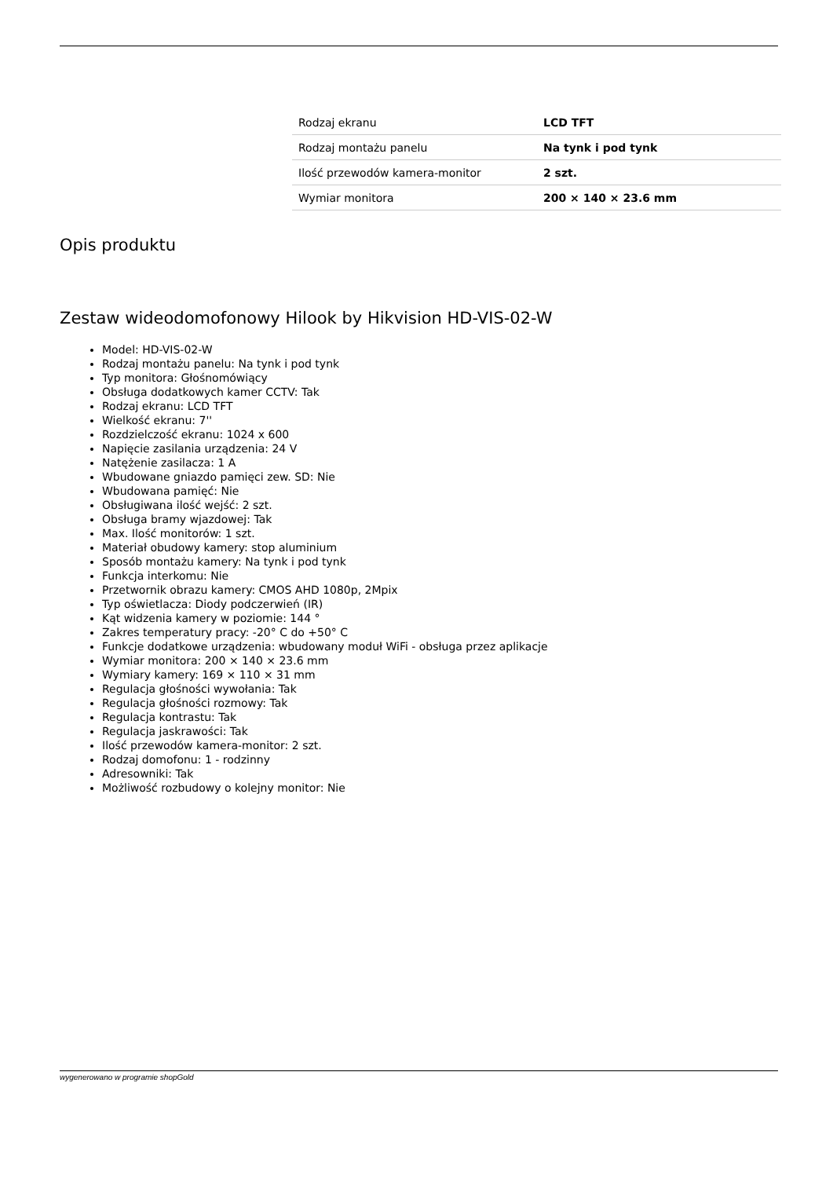| Rodzaj ekranu | LCD TFT |
| Rodzaj montażu panelu | Na tynk i pod tynk |
| Ilość przewodów kamera-monitor | 2 szt. |
| Wymiar monitora | 200 × 140 × 23.6 mm |
Opis produktu
Zestaw wideodomofonowy Hilook by Hikvision HD-VIS-02-W
Model: HD-VIS-02-W
Rodzaj montażu panelu: Na tynk i pod tynk
Typ monitora: Głośnomówiący
Obsługa dodatkowych kamer CCTV: Tak
Rodzaj ekranu: LCD TFT
Wielkość ekranu: 7''
Rozdzielczość ekranu: 1024 x 600
Napięcie zasilania urządzenia: 24 V
Natężenie zasilacza: 1 A
Wbudowane gniazdo pamięci zew. SD: Nie
Wbudowana pamięć: Nie
Obsługiwana ilość wejść: 2 szt.
Obsługa bramy wjazdowej: Tak
Max. Ilość monitorów: 1 szt.
Materiał obudowy kamery: stop aluminium
Sposób montażu kamery: Na tynk i pod tynk
Funkcja interkomu: Nie
Przetwornik obrazu kamery: CMOS AHD 1080p, 2Mpix
Typ oświetlacza: Diody podczerwień (IR)
Kąt widzenia kamery w poziomie: 144 °
Zakres temperatury pracy: -20° C do +50° C
Funkcje dodatkowe urządzenia: wbudowany moduł WiFi - obsługa przez aplikacje
Wymiar monitora: 200 × 140 × 23.6 mm
Wymiary kamery: 169 × 110 × 31 mm
Regulacja głośności wywołania: Tak
Regulacja głośności rozmowy: Tak
Regulacja kontrastu: Tak
Regulacja jaskrawości: Tak
Ilość przewodów kamera-monitor: 2 szt.
Rodzaj domofonu: 1 - rodzinny
Adresowniki: Tak
Możliwość rozbudowy o kolejny monitor: Nie
wygenerowano w programie shopGold